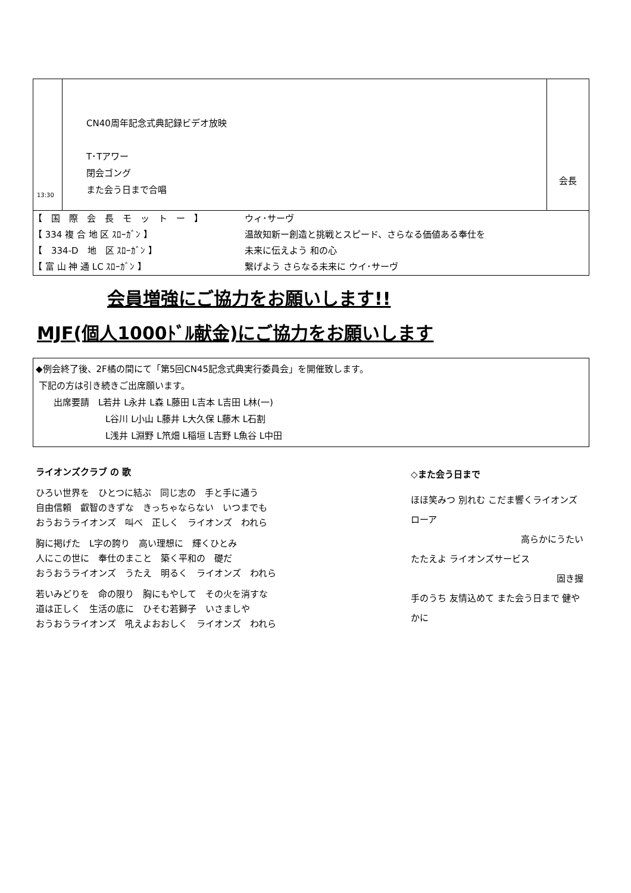| 13:30 | CN40周年記念式典記録ビデオ放映 T･Tアワー 閉会ゴング また会う日まで合唱 | 会長 |
【　国　際　会　長　モ　ッ　ト　ー　】 ウィ･サーヴ
【 334 複 合 地 区 ｽﾛｰｶﾞﾝ 】 温故知新ー創造と挑戦とスピード、さらなる価値ある奉仕を
【　334-D　地　区 ｽﾛｰｶﾞﾝ 】 未来に伝えよう 和の心
【 富 山 神 通 LC ｽﾛｰｶﾞﾝ 】 繋げよう さらなる未来に ウイ･サーヴ
会員増強にご協力をお願いします!!
MJF(個人1000ﾄﾞﾙ献金)にご協力をお願いします
◆例会終了後、2F橘の間にて「第5回CN45記念式典実行委員会」を開催致します。
下記の方は引き続きご出席願います。
出席要請　L若井 L永井 L森 L藤田 L吉本 L吉田 L林(一)
L谷川 L小山 L藤井 L大久保 L藤木 L石割
L浅井 L淵野 L笊畑 L稲垣 L吉野 L魚谷 L中田
ライオンズクラブ の 歌
ひろい世界を　ひとつに結ぶ　同じ志の　手と手に通う
自由信頼　叡智のきずな　きっちゃならない　いつまでも
おうおうライオンズ　叫べ　正しく　ライオンズ　われら
胸に掲げた　L字の誇り　高い理想に　輝くひとみ
人にこの世に　奉仕のまこと　築く平和の　礎だ
おうおうライオンズ　うたえ　明るく　ライオンズ　われら
若いみどりを　命の限り　胸にもやして　その火を消すな
道は正しく　生活の底に　ひそむ若獅子　いさましや
おうおうライオンズ　吼えよおおしく　ライオンズ　われら
◇また会う日まで
ほほ笑みつ 別れむ こだま響くライオンズローア
高らかにうたい
たたえよ ライオンズサービス
固き握
手のうち 友情込めて また会う日まで 健やかに